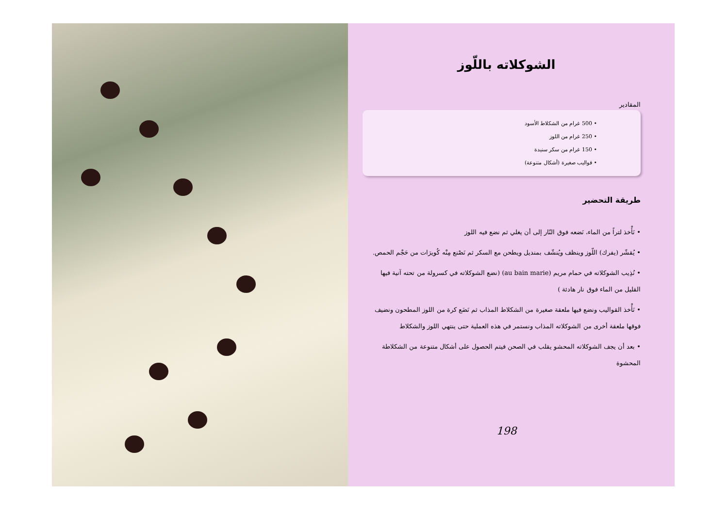الشوكلاته باللّوز
المقادير
• 500 غرام من الشكلاط الأسود
• 250 غرام من اللوز
• 150 غرام من سكر سنيدة
• قواليب صغيرة (أشكال متنوعة)
طريقة التحضير
• نَأْخذ لتراً من الماء، نَضعه فوق النّار إلى أن يغلي ثم نضع فيه اللوز
• يُقشّر (يفرك) اللّوز وينظف ويُنشّف بمنديل ويطحن مع السكر ثم نَصْنع مِنْه كُويرَات من حَجْم الحمص.
• نُذِيب الشوكلاته في حمام مريم (au bain marie) (نضع الشوكلاته في كسرولة من تحته آنية فيها القليل من الماء فوق نار هادئة )
• نَأْخذ القواليب ونضع فيها ملعقة صغيرة من الشكلاط المذاب ثم نَضَع كرة من اللوز المطحون ونضيف فوقها ملعقة أخرى من الشوكلاته المذاب ونستمر في هذه العملية حتى ينتهي اللوز والشكلاط
• بعد أن يجف الشوكلاته المحشو يقلب في الصحن فيتم الحصول على أشكال متنوعة من الشكلاطة المحشوة
198